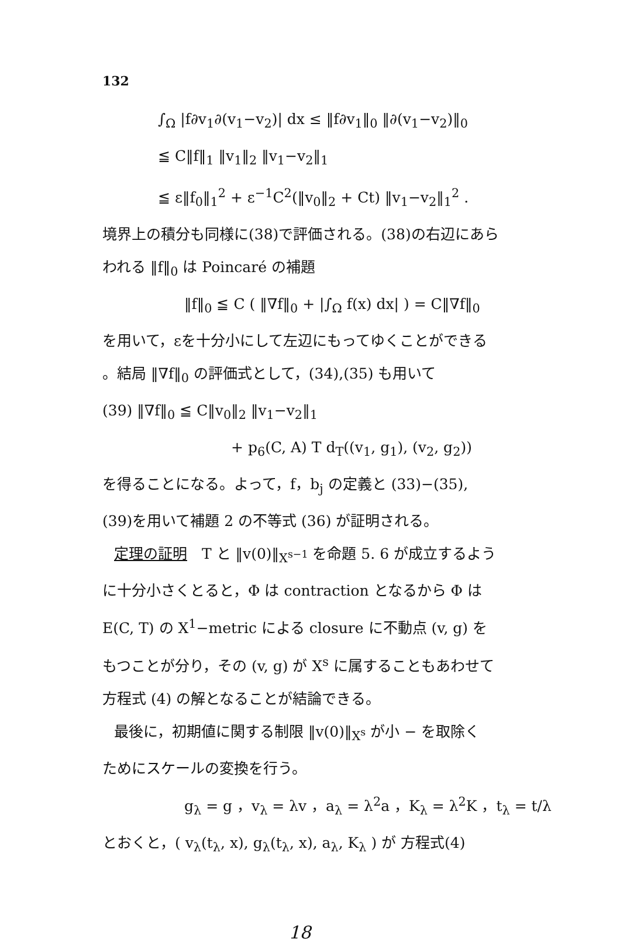132
∫<sub>Ω</sub> |f∂v<sub>1</sub>∂(v<sub>1</sub>−v<sub>2</sub>)| dx ≤ ‖f∂v<sub>1</sub>‖<sub>0</sub> ‖∂(v<sub>1</sub>−v<sub>2</sub>)‖<sub>0</sub>
≦ C‖f‖<sub>1</sub> ‖v<sub>1</sub>‖<sub>2</sub> ‖v<sub>1</sub>−v<sub>2</sub>‖<sub>1</sub>
≦ ε‖f<sub>0</sub>‖<sub>1</sub><sup>2</sup> + ε<sup>−1</sup>C<sup>2</sup>(‖v<sub>0</sub>‖<sub>2</sub> + Ct) ‖v<sub>1</sub>−v<sub>2</sub>‖<sub>1</sub><sup>2</sup> .
境界上の積分も同様に(38)で評価される。(38)の右辺にあら
われる ‖f‖<sub>0</sub> は Poincaré の補題
‖f‖<sub>0</sub> ≦ C ( ‖∇f‖<sub>0</sub> + |∫<sub>Ω</sub> f(x) dx| ) = C‖∇f‖<sub>0</sub>
を用いて，εを十分小にして左辺にもってゆくことができる
。結局 ‖∇f‖<sub>0</sub> の評価式として，(34),(35) も用いて
(39) ‖∇f‖<sub>0</sub> ≦ C‖v<sub>0</sub>‖<sub>2</sub> ‖v<sub>1</sub>−v<sub>2</sub>‖<sub>1</sub>
+ p<sub>6</sub>(C, A) T d<sub>T</sub>((v<sub>1</sub>, g<sub>1</sub>), (v<sub>2</sub>, g<sub>2</sub>))
を得ることになる。よって，f，b<sub>j</sub> の定義と (33)−(35),
(39)を用いて補題 2 の不等式 (36) が証明される。
定理の証明　T と ‖v(0)‖<sub>X<sup>s−1</sup></sub> を命題 5. 6 が成立するよう
に十分小さくとると，Φ は contraction となるから Φ は
E(C, T) の X<sup>1</sup>−metric による closure に不動点 (v, g) を
もつことが分り，その (v, g) が X<sup>s</sup> に属することもあわせて
方程式 (4) の解となることが結論できる。
最後に，初期値に関する制限 ‖v(0)‖<sub>X<sup>s</sup></sub> が小 − を取除く
ためにスケールの変換を行う。
g<sub>λ</sub> = g ，v<sub>λ</sub> = λv ，a<sub>λ</sub> = λ<sup>2</sup>a ，K<sub>λ</sub> = λ<sup>2</sup>K ，t<sub>λ</sub> = t/λ
とおくと，( v<sub>λ</sub>(t<sub>λ</sub>, x), g<sub>λ</sub>(t<sub>λ</sub>, x), a<sub>λ</sub>, K<sub>λ</sub> ) が 方程式(4)
18